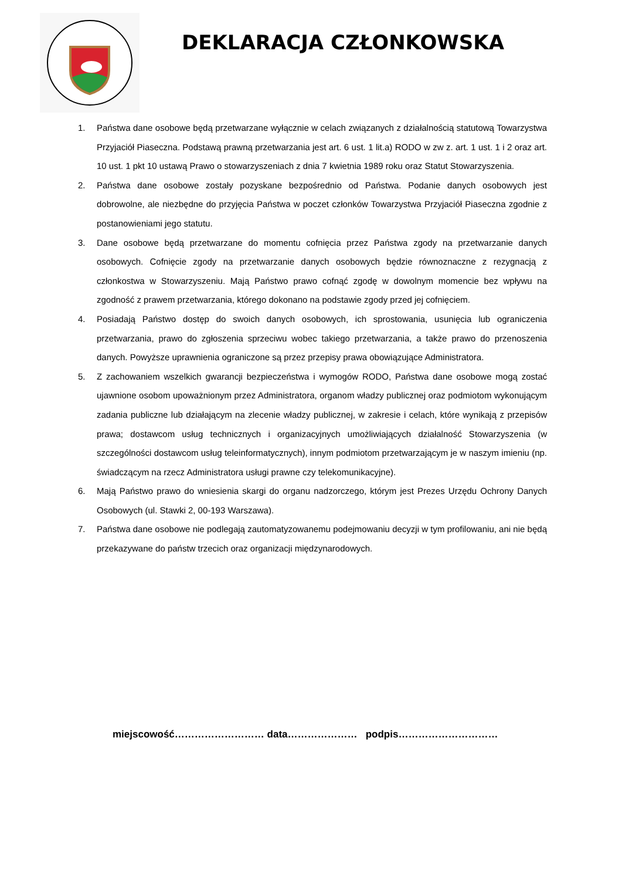DEKLARACJA CZŁONKOWSKA
1. Państwa dane osobowe będą przetwarzane wyłącznie w celach związanych z działalnością statutową Towarzystwa Przyjaciół Piaseczna. Podstawą prawną przetwarzania jest art. 6 ust. 1 lit.a) RODO w zw z. art. 1 ust. 1 i 2 oraz art. 10 ust. 1 pkt 10 ustawą Prawo o stowarzyszeniach z dnia 7 kwietnia 1989 roku oraz Statut Stowarzyszenia.
2. Państwa dane osobowe zostały pozyskane bezpośrednio od Państwa. Podanie danych osobowych jest dobrowolne, ale niezbędne do przyjęcia Państwa w poczet członków Towarzystwa Przyjaciół Piaseczna zgodnie z postanowieniami jego statutu.
3. Dane osobowe będą przetwarzane do momentu cofnięcia przez Państwa zgody na przetwarzanie danych osobowych. Cofnięcie zgody na przetwarzanie danych osobowych będzie równoznaczne z rezygnacją z członkostwa w Stowarzyszeniu. Mają Państwo prawo cofnąć zgodę w dowolnym momencie bez wpływu na zgodność z prawem przetwarzania, którego dokonano na podstawie zgody przed jej cofnięciem.
4. Posiadają Państwo dostęp do swoich danych osobowych, ich sprostowania, usunięcia lub ograniczenia przetwarzania, prawo do zgłoszenia sprzeciwu wobec takiego przetwarzania, a także prawo do przenoszenia danych. Powyższe uprawnienia ograniczone są przez przepisy prawa obowiązujące Administratora.
5. Z zachowaniem wszelkich gwarancji bezpieczeństwa i wymogów RODO, Państwa dane osobowe mogą zostać ujawnione osobom upoważnionym przez Administratora, organom władzy publicznej oraz podmiotom wykonującym zadania publiczne lub działającym na zlecenie władzy publicznej, w zakresie i celach, które wynikają z przepisów prawa; dostawcom usług technicznych i organizacyjnych umożliwiających działalność Stowarzyszenia (w szczególności dostawcom usług teleinformatycznych), innym podmiotom przetwarzającym je w naszym imieniu (np. świadczącym na rzecz Administratora usługi prawne czy telekomunikacyjne).
6. Mają Państwo prawo do wniesienia skargi do organu nadzorczego, którym jest Prezes Urzędu Ochrony Danych Osobowych (ul. Stawki 2, 00-193 Warszawa).
7. Państwa dane osobowe nie podlegają zautomatyzowanemu podejmowaniu decyzji w tym profilowaniu, ani nie będą przekazywane do państw trzecich oraz organizacji międzynarodowych.
miejscowość……………………… data………………… podpis…………………………